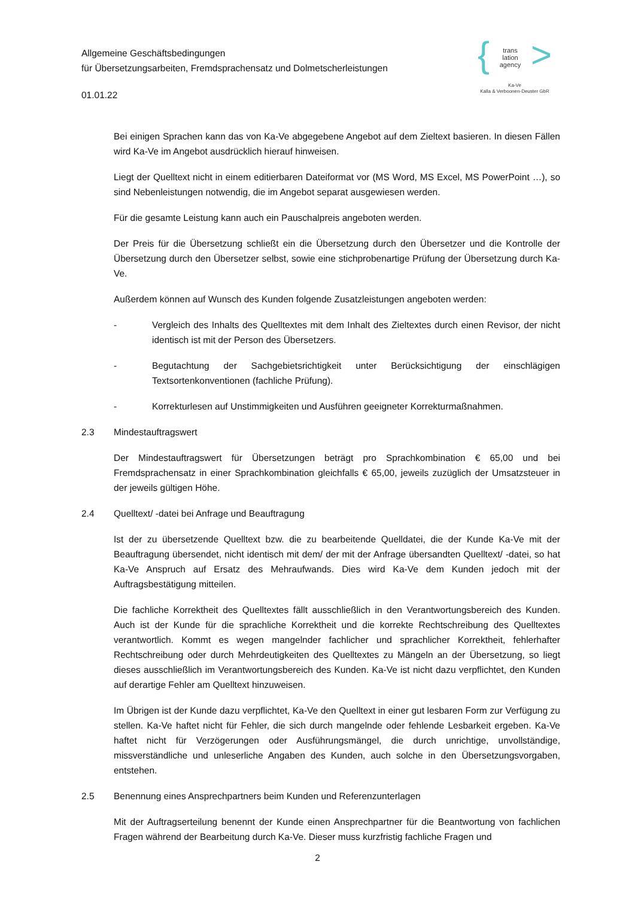Allgemeine Geschäftsbedingungen
für Übersetzungsarbeiten, Fremdsprachensatz und Dolmetscherleistungen
01.01.22
{ trans
lation
agency >
Ka-Ve
Kalla & Verboonen-Deuster GbR
Bei einigen Sprachen kann das von Ka-Ve abgegebene Angebot auf dem Zieltext basieren. In diesen Fällen wird Ka-Ve im Angebot ausdrücklich hierauf hinweisen.
Liegt der Quelltext nicht in einem editierbaren Dateiformat vor (MS Word, MS Excel, MS PowerPoint …), so sind Nebenleistungen notwendig, die im Angebot separat ausgewiesen werden.
Für die gesamte Leistung kann auch ein Pauschalpreis angeboten werden.
Der Preis für die Übersetzung schließt ein die Übersetzung durch den Übersetzer und die Kontrolle der Übersetzung durch den Übersetzer selbst, sowie eine stichprobenartige Prüfung der Übersetzung durch Ka-Ve.
Außerdem können auf Wunsch des Kunden folgende Zusatzleistungen angeboten werden:
- Vergleich des Inhalts des Quelltextes mit dem Inhalt des Zieltextes durch einen Revisor, der nicht identisch ist mit der Person des Übersetzers.
- Begutachtung der Sachgebietsrichtigkeit unter Berücksichtigung der einschlägigen Textsortenkonventionen (fachliche Prüfung).
- Korrekturlesen auf Unstimmigkeiten und Ausführen geeigneter Korrekturmaßnahmen.
2.3 Mindestauftragswert
Der Mindestauftragswert für Übersetzungen beträgt pro Sprachkombination € 65,00 und bei Fremdsprachensatz in einer Sprachkombination gleichfalls € 65,00, jeweils zuzüglich der Umsatzsteuer in der jeweils gültigen Höhe.
2.4 Quelltext/ -datei bei Anfrage und Beauftragung
Ist der zu übersetzende Quelltext bzw. die zu bearbeitende Quelldatei, die der Kunde Ka-Ve mit der Beauftragung übersendet, nicht identisch mit dem/ der mit der Anfrage übersandten Quelltext/ -datei, so hat Ka-Ve Anspruch auf Ersatz des Mehraufwands. Dies wird Ka-Ve dem Kunden jedoch mit der Auftragsbestätigung mitteilen.
Die fachliche Korrektheit des Quelltextes fällt ausschließlich in den Verantwortungsbereich des Kunden. Auch ist der Kunde für die sprachliche Korrektheit und die korrekte Rechtschreibung des Quelltextes verantwortlich. Kommt es wegen mangelnder fachlicher und sprachlicher Korrektheit, fehlerhafter Rechtschreibung oder durch Mehrdeutigkeiten des Quelltextes zu Mängeln an der Übersetzung, so liegt dieses ausschließlich im Verantwortungsbereich des Kunden. Ka-Ve ist nicht dazu verpflichtet, den Kunden auf derartige Fehler am Quelltext hinzuweisen.
Im Übrigen ist der Kunde dazu verpflichtet, Ka-Ve den Quelltext in einer gut lesbaren Form zur Verfügung zu stellen. Ka-Ve haftet nicht für Fehler, die sich durch mangelnde oder fehlende Lesbarkeit ergeben. Ka-Ve haftet nicht für Verzögerungen oder Ausführungsmängel, die durch unrichtige, unvollständige, missverständliche und unleserliche Angaben des Kunden, auch solche in den Übersetzungsvorgaben, entstehen.
2.5 Benennung eines Ansprechpartners beim Kunden und Referenzunterlagen
Mit der Auftragserteilung benennt der Kunde einen Ansprechpartner für die Beantwortung von fachlichen Fragen während der Bearbeitung durch Ka-Ve. Dieser muss kurzfristig fachliche Fragen und
2